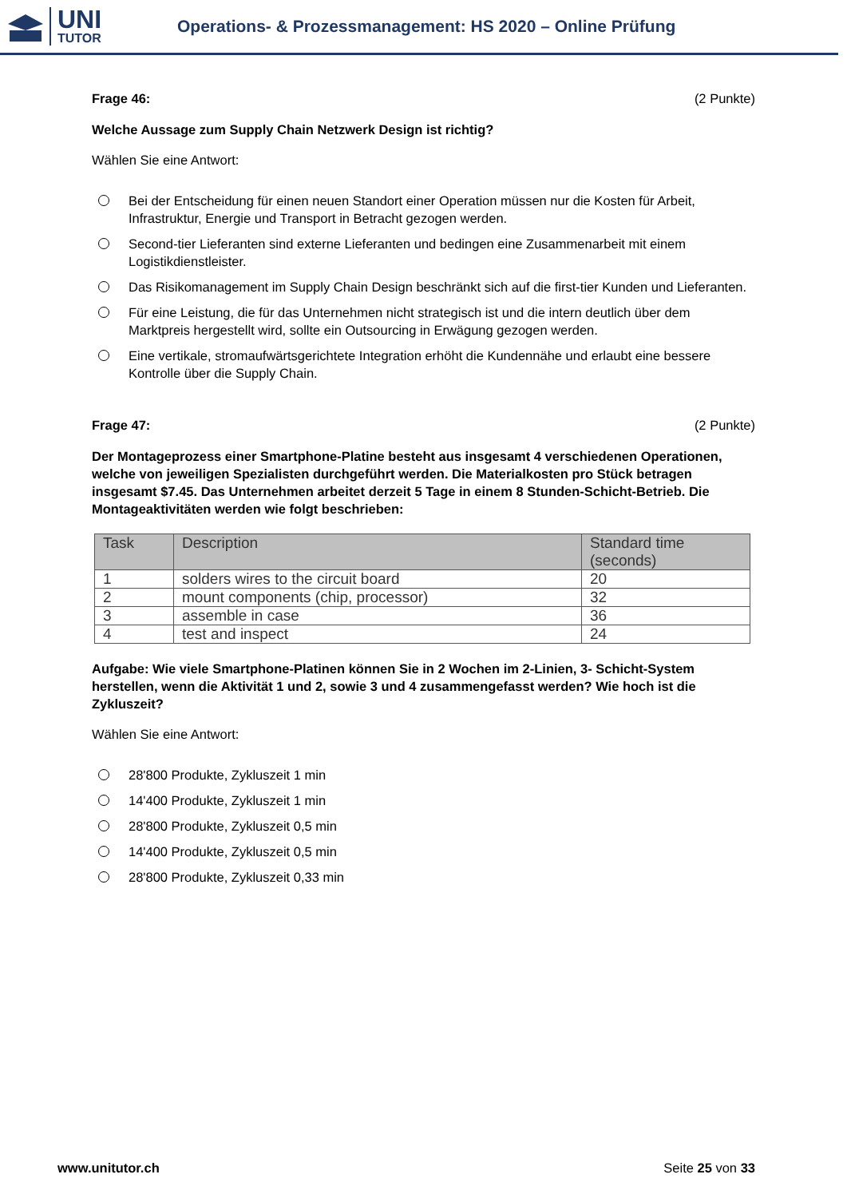UNI
TUTOR
Operations- & Prozessmanagement: HS 2020 – Online Prüfung
Frage 46: (2 Punkte)
Welche Aussage zum Supply Chain Netzwerk Design ist richtig?
Wählen Sie eine Antwort:
Bei der Entscheidung für einen neuen Standort einer Operation müssen nur die Kosten für Arbeit, Infrastruktur, Energie und Transport in Betracht gezogen werden.
Second-tier Lieferanten sind externe Lieferanten und bedingen eine Zusammenarbeit mit einem Logistikdienstleister.
Das Risikomanagement im Supply Chain Design beschränkt sich auf die first-tier Kunden und Lieferanten.
Für eine Leistung, die für das Unternehmen nicht strategisch ist und die intern deutlich über dem Marktpreis hergestellt wird, sollte ein Outsourcing in Erwägung gezogen werden.
Eine vertikale, stromaufwärtsgerichtete Integration erhöht die Kundennähe und erlaubt eine bessere Kontrolle über die Supply Chain.
Frage 47: (2 Punkte)
Der Montageprozess einer Smartphone-Platine besteht aus insgesamt 4 verschiedenen Operationen, welche von jeweiligen Spezialisten durchgeführt werden. Die Materialkosten pro Stück betragen insgesamt $7.45. Das Unternehmen arbeitet derzeit 5 Tage in einem 8 Stunden-Schicht-Betrieb. Die Montageaktivitäten werden wie folgt beschrieben:
| Task | Description | Standard time (seconds) |
| --- | --- | --- |
| 1 | solders wires to the circuit board | 20 |
| 2 | mount components (chip, processor) | 32 |
| 3 | assemble in case | 36 |
| 4 | test and inspect | 24 |
Aufgabe: Wie viele Smartphone-Platinen können Sie in 2 Wochen im 2-Linien, 3- Schicht-System herstellen, wenn die Aktivität 1 und 2, sowie 3 und 4 zusammengefasst werden? Wie hoch ist die Zykluszeit?
Wählen Sie eine Antwort:
28'800 Produkte, Zykluszeit 1 min
14'400 Produkte, Zykluszeit 1 min
28'800 Produkte, Zykluszeit 0,5 min
14'400 Produkte, Zykluszeit 0,5 min
28'800 Produkte, Zykluszeit 0,33 min
www.unitutor.ch Seite 25 von 33